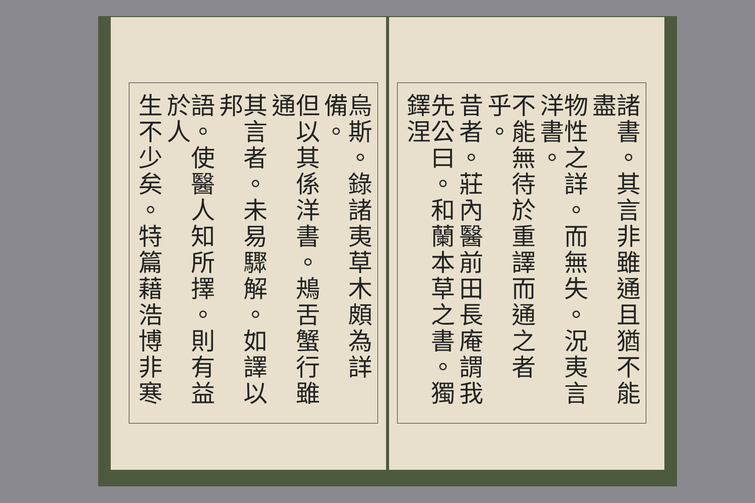烏斯。錄諸夷草木頗為詳備。
但以其係洋書。鴂舌蟹行雖通
其言者。未易驟解。如譯以邦
語。使醫人知所擇。則有益於人
生不少矣。特篇藉浩博非寒
諸書。其言非雖通且猶不能盡
物性之詳。而無失。況夷言洋書。
不能無待於重譯而通之者乎。
昔者。莊內醫前田長庵謂我
先公曰。和蘭本草之書。獨鐸涅